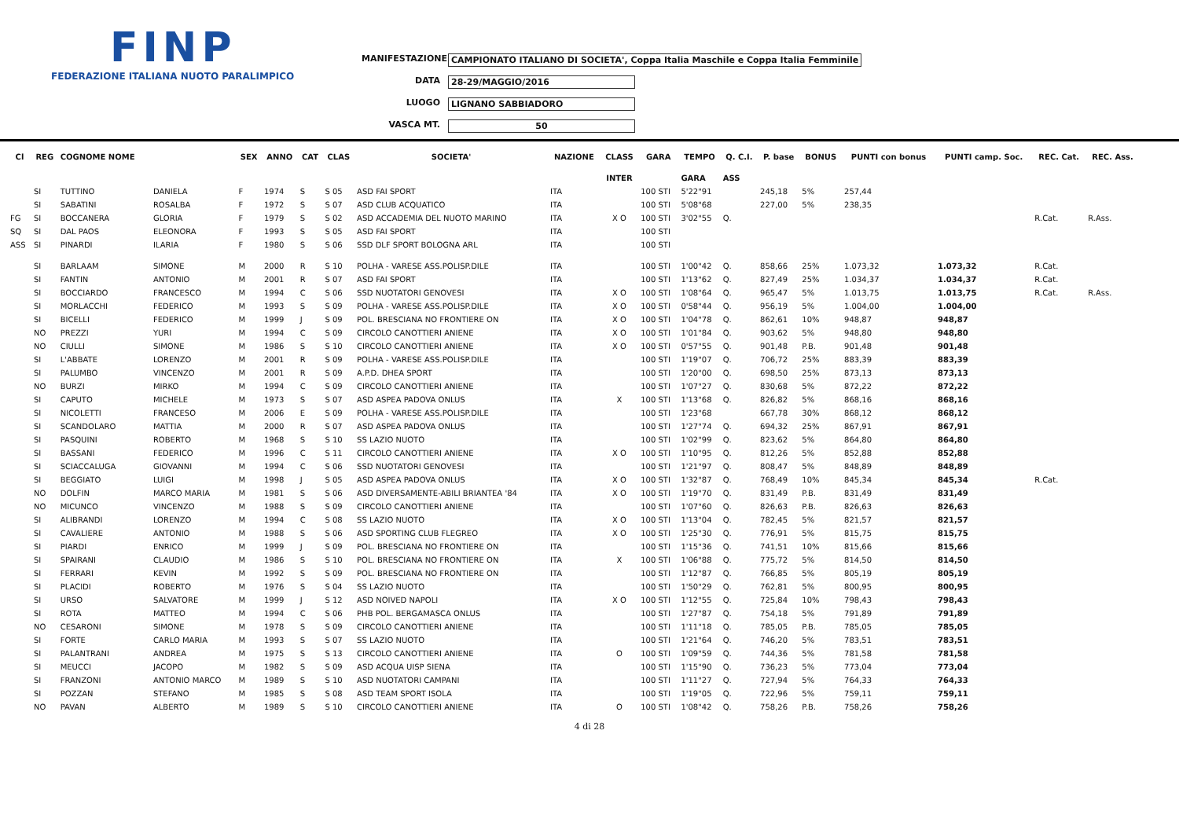FINP
FEDERAZIONE ITALIANA NUOTO PARALIMPICO
MANIFESTAZIONE CAMPIONATO ITALIANO DI SOCIETA', Coppa Italia Maschile e Coppa Italia Femminile
DATA 28-29/MAGGIO/2016
LUOGO LIGNANO SABBIADORO
VASCA MT. 50
| Cl | REG | COGNOME NOME | | SEX | ANNO | CAT | CLAS | SOCIETA' | NAZIONE | CLASS | GARA | TEMPO | Q. C.I. | P. base | BONUS | PUNTI con bonus | PUNTI camp. Soc. | REC. Cat. | REC. Ass. |
| --- | --- | --- | --- | --- | --- | --- | --- | --- | --- | --- | --- | --- | --- | --- | --- | --- | --- | --- | --- |
| | | | | | | | | | | INTER | | GARA | ASS | | | | | | |
| | SI | TUTTINO | DANIELA | F | 1974 | S | S 05 | ASD FAI SPORT | ITA | | 100 STI | 5'22"91 | | 245,18 | 5% | 257,44 | | | |
| | SI | SABATINI | ROSALBA | F | 1972 | S | S 07 | ASD CLUB ACQUATICO | ITA | | 100 STI | 5'08"68 | | 227,00 | 5% | 238,35 | | | |
| FG | SI | BOCCANERA | GLORIA | F | 1979 | S | S 02 | ASD ACCADEMIA DEL NUOTO MARINO | ITA | X O | 100 STI | 3'02"55 | Q. | | | | | R.Cat. | R.Ass. |
| SQ | SI | DAL PAOS | ELEONORA | F | 1993 | S | S 05 | ASD FAI SPORT | ITA | | 100 STI | | | | | | | | |
| ASS | SI | PINARDI | ILARIA | F | 1980 | S | S 06 | SSD DLF SPORT BOLOGNA ARL | ITA | | 100 STI | | | | | | | | |
| | SI | BARLAAM | SIMONE | M | 2000 | R | S 10 | POLHA - VARESE ASS.POLISP.DILE | ITA | | 100 STI | 1'00"42 | Q. | 858,66 | 25% | 1.073,32 | 1.073,32 | R.Cat. | |
| | SI | FANTIN | ANTONIO | M | 2001 | R | S 07 | ASD FAI SPORT | ITA | | 100 STI | 1'13"62 | Q. | 827,49 | 25% | 1.034,37 | 1.034,37 | R.Cat. | |
| | SI | BOCCIARDO | FRANCESCO | M | 1994 | C | S 06 | SSD NUOTATORI GENOVESI | ITA | X O | 100 STI | 1'08"64 | Q. | 965,47 | 5% | 1.013,75 | 1.013,75 | R.Cat. | R.Ass. |
| | SI | MORLACCHI | FEDERICO | M | 1993 | S | S 09 | POLHA - VARESE ASS.POLISP.DILE | ITA | X O | 100 STI | 0'58"44 | Q. | 956,19 | 5% | 1.004,00 | 1.004,00 | | |
| | SI | BICELLI | FEDERICO | M | 1999 | J | S 09 | POL. BRESCIANA NO FRONTIERE ON | ITA | X O | 100 STI | 1'04"78 | Q. | 862,61 | 10% | 948,87 | 948,87 | | |
| | NO | PREZZI | YURI | M | 1994 | C | S 09 | CIRCOLO CANOTTIERI ANIENE | ITA | X O | 100 STI | 1'01"84 | Q. | 903,62 | 5% | 948,80 | 948,80 | | |
| | NO | CIULLI | SIMONE | M | 1986 | S | S 10 | CIRCOLO CANOTTIERI ANIENE | ITA | X O | 100 STI | 0'57"55 | Q. | 901,48 | P.B. | 901,48 | 901,48 | | |
| | SI | L'ABBATE | LORENZO | M | 2001 | R | S 09 | POLHA - VARESE ASS.POLISP.DILE | ITA | | 100 STI | 1'19"07 | Q. | 706,72 | 25% | 883,39 | 883,39 | | |
| | SI | PALUMBO | VINCENZO | M | 2001 | R | S 09 | A.P.D. DHEA SPORT | ITA | | 100 STI | 1'20"00 | Q. | 698,50 | 25% | 873,13 | 873,13 | | |
| | NO | BURZI | MIRKO | M | 1994 | C | S 09 | CIRCOLO CANOTTIERI ANIENE | ITA | | 100 STI | 1'07"27 | Q. | 830,68 | 5% | 872,22 | 872,22 | | |
| | SI | CAPUTO | MICHELE | M | 1973 | S | S 07 | ASD ASPEA PADOVA ONLUS | ITA | X | 100 STI | 1'13"68 | Q. | 826,82 | 5% | 868,16 | 868,16 | | |
| | SI | NICOLETTI | FRANCESO | M | 2006 | E | S 09 | POLHA - VARESE ASS.POLISP.DILE | ITA | | 100 STI | 1'23"68 | | 667,78 | 30% | 868,12 | 868,12 | | |
| | SI | SCANDOLARO | MATTIA | M | 2000 | R | S 07 | ASD ASPEA PADOVA ONLUS | ITA | | 100 STI | 1'27"74 | Q. | 694,32 | 25% | 867,91 | 867,91 | | |
| | SI | PASQUINI | ROBERTO | M | 1968 | S | S 10 | SS LAZIO NUOTO | ITA | | 100 STI | 1'02"99 | Q. | 823,62 | 5% | 864,80 | 864,80 | | |
| | SI | BASSANI | FEDERICO | M | 1996 | C | S 11 | CIRCOLO CANOTTIERI ANIENE | ITA | X O | 100 STI | 1'10"95 | Q. | 812,26 | 5% | 852,88 | 852,88 | | |
| | SI | SCIACCALUGA | GIOVANNI | M | 1994 | C | S 06 | SSD NUOTATORI GENOVESI | ITA | | 100 STI | 1'21"97 | Q. | 808,47 | 5% | 848,89 | 848,89 | | |
| | SI | BEGGIATO | LUIGI | M | 1998 | J | S 05 | ASD ASPEA PADOVA ONLUS | ITA | X O | 100 STI | 1'32"87 | Q. | 768,49 | 10% | 845,34 | 845,34 | R.Cat. | |
| | NO | DOLFIN | MARCO MARIA | M | 1981 | S | S 06 | ASD DIVERSAMENTE-ABILI BRIANTEA '84 | ITA | X O | 100 STI | 1'19"70 | Q. | 831,49 | P.B. | 831,49 | 831,49 | | |
| | NO | MICUNCO | VINCENZO | M | 1988 | S | S 09 | CIRCOLO CANOTTIERI ANIENE | ITA | | 100 STI | 1'07"60 | Q. | 826,63 | P.B. | 826,63 | 826,63 | | |
| | SI | ALIBRANDI | LORENZO | M | 1994 | C | S 08 | SS LAZIO NUOTO | ITA | X O | 100 STI | 1'13"04 | Q. | 782,45 | 5% | 821,57 | 821,57 | | |
| | SI | CAVALIERE | ANTONIO | M | 1988 | S | S 06 | ASD SPORTING CLUB FLEGREO | ITA | X O | 100 STI | 1'25"30 | Q. | 776,91 | 5% | 815,75 | 815,75 | | |
| | SI | PIARDI | ENRICO | M | 1999 | J | S 09 | POL. BRESCIANA NO FRONTIERE ON | ITA | | 100 STI | 1'15"36 | Q. | 741,51 | 10% | 815,66 | 815,66 | | |
| | SI | SPAIRANI | CLAUDIO | M | 1986 | S | S 10 | POL. BRESCIANA NO FRONTIERE ON | ITA | X | 100 STI | 1'06"88 | Q. | 775,72 | 5% | 814,50 | 814,50 | | |
| | SI | FERRARI | KEVIN | M | 1992 | S | S 09 | POL. BRESCIANA NO FRONTIERE ON | ITA | | 100 STI | 1'12"87 | Q. | 766,85 | 5% | 805,19 | 805,19 | | |
| | SI | PLACIDI | ROBERTO | M | 1976 | S | S 04 | SS LAZIO NUOTO | ITA | | 100 STI | 1'50"29 | Q. | 762,81 | 5% | 800,95 | 800,95 | | |
| | SI | URSO | SALVATORE | M | 1999 | J | S 12 | ASD NOIVED NAPOLI | ITA | X O | 100 STI | 1'12"55 | Q. | 725,84 | 10% | 798,43 | 798,43 | | |
| | SI | ROTA | MATTEO | M | 1994 | C | S 06 | PHB POL. BERGAMASCA ONLUS | ITA | | 100 STI | 1'27"87 | Q. | 754,18 | 5% | 791,89 | 791,89 | | |
| | NO | CESARONI | SIMONE | M | 1978 | S | S 09 | CIRCOLO CANOTTIERI ANIENE | ITA | | 100 STI | 1'11"18 | Q. | 785,05 | P.B. | 785,05 | 785,05 | | |
| | SI | FORTE | CARLO MARIA | M | 1993 | S | S 07 | SS LAZIO NUOTO | ITA | | 100 STI | 1'21"64 | Q. | 746,20 | 5% | 783,51 | 783,51 | | |
| | SI | PALANTRANI | ANDREA | M | 1975 | S | S 13 | CIRCOLO CANOTTIERI ANIENE | ITA | O | 100 STI | 1'09"59 | Q. | 744,36 | 5% | 781,58 | 781,58 | | |
| | SI | MEUCCI | JACOPO | M | 1982 | S | S 09 | ASD ACQUA UISP SIENA | ITA | | 100 STI | 1'15"90 | Q. | 736,23 | 5% | 773,04 | 773,04 | | |
| | SI | FRANZONI | ANTONIO MARCO | M | 1989 | S | S 10 | ASD NUOTATORI CAMPANI | ITA | | 100 STI | 1'11"27 | Q. | 727,94 | 5% | 764,33 | 764,33 | | |
| | SI | POZZAN | STEFANO | M | 1985 | S | S 08 | ASD TEAM SPORT ISOLA | ITA | | 100 STI | 1'19"05 | Q. | 722,96 | 5% | 759,11 | 759,11 | | |
| | NO | PAVAN | ALBERTO | M | 1989 | S | S 10 | CIRCOLO CANOTTIERI ANIENE | ITA | O | 100 STI | 1'08"42 | Q. | 758,26 | P.B. | 758,26 | 758,26 | | |
4 di 28